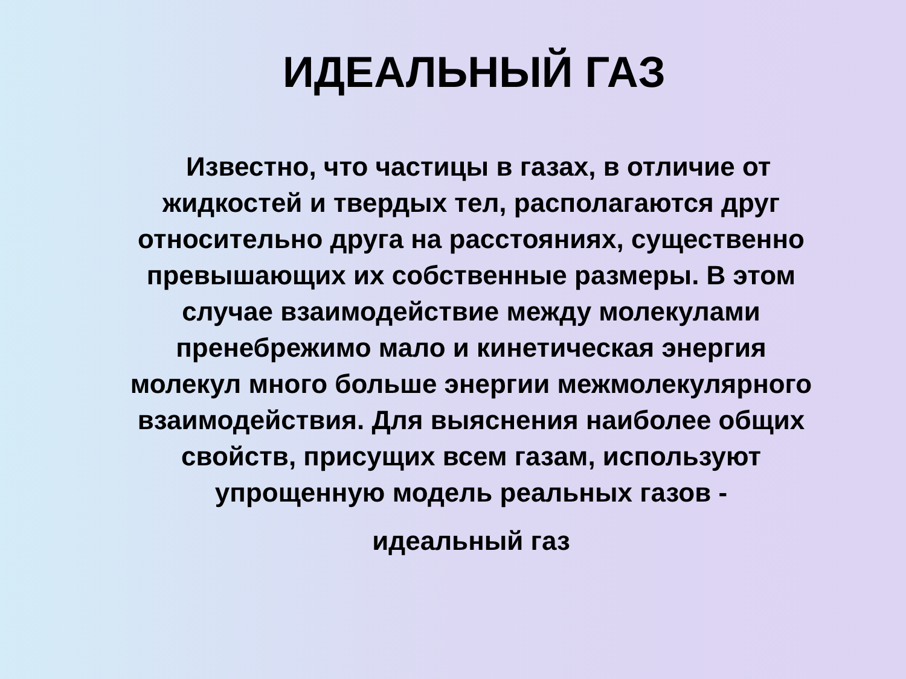ИДЕАЛЬНЫЙ ГАЗ
Известно, что частицы в газах, в отличие от жидкостей и твердых тел, располагаются друг относительно друга на расстояниях, существенно превышающих их собственные размеры. В этом случае взаимодействие между молекулами пренебрежимо мало и кинетическая энергия молекул много больше энергии межмолекулярного взаимодействия. Для выяснения наиболее общих свойств, присущих всем газам, используют упрощенную модель реальных газов -
идеальный газ